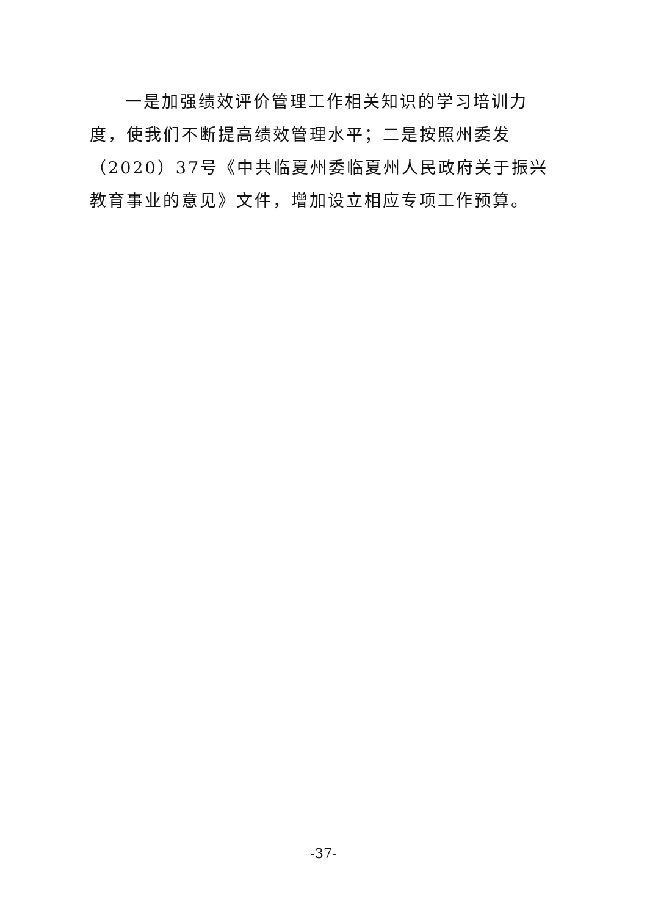一是加强绩效评价管理工作相关知识的学习培训力度，使我们不断提高绩效管理水平；二是按照州委发（2020）37号《中共临夏州委临夏州人民政府关于振兴教育事业的意见》文件，增加设立相应专项工作预算。
-37-